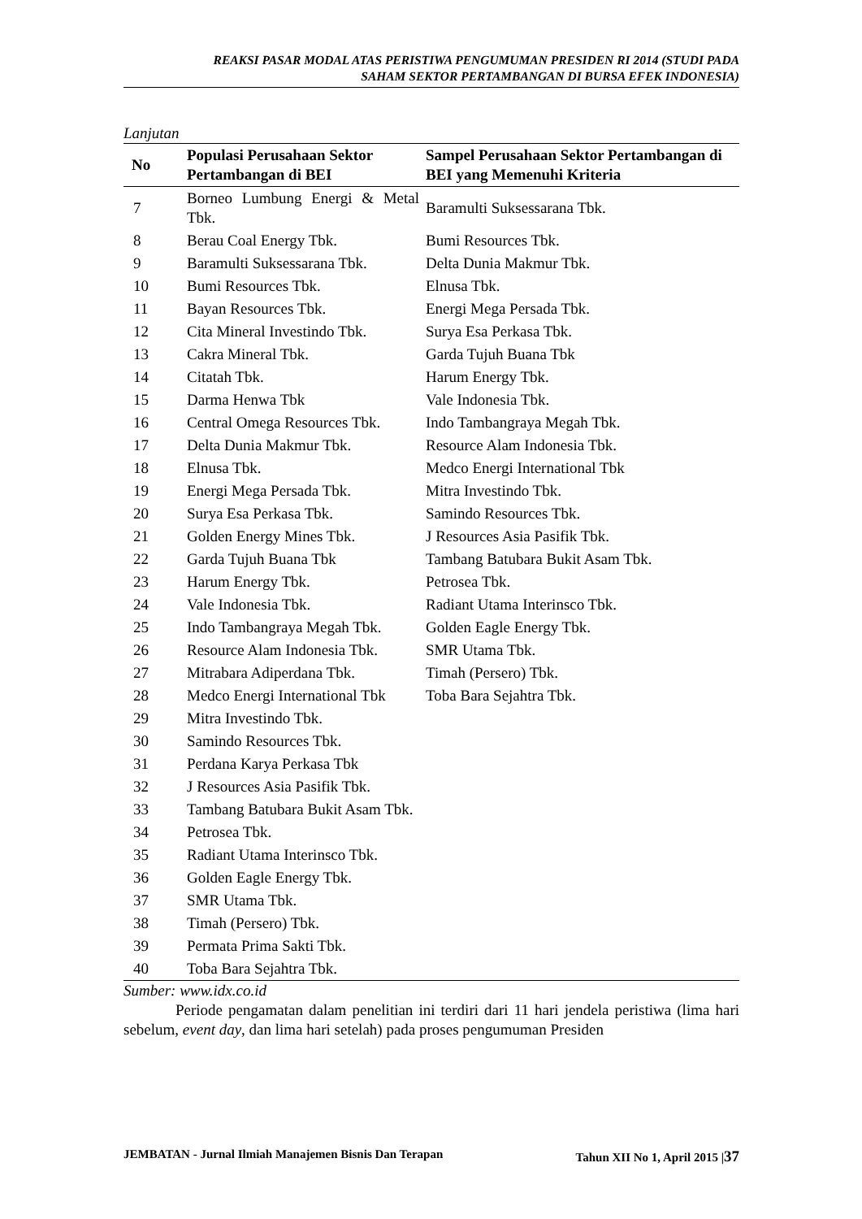REAKSI PASAR MODAL ATAS PERISTIWA PENGUMUMAN PRESIDEN RI 2014 (STUDI PADA
SAHAM SEKTOR PERTAMBANGAN DI BURSA EFEK INDONESIA)
Lanjutan
| No | Populasi Perusahaan Sektor Pertambangan di BEI | Sampel Perusahaan Sektor Pertambangan di BEI yang Memenuhi Kriteria |
| --- | --- | --- |
| 7 | Borneo Lumbung Energi & Metal Tbk. | Baramulti Suksessarana Tbk. |
| 8 | Berau Coal Energy Tbk. | Bumi Resources Tbk. |
| 9 | Baramulti Suksessarana Tbk. | Delta Dunia Makmur Tbk. |
| 10 | Bumi Resources Tbk. | Elnusa Tbk. |
| 11 | Bayan Resources Tbk. | Energi Mega Persada Tbk. |
| 12 | Cita Mineral Investindo Tbk. | Surya Esa Perkasa Tbk. |
| 13 | Cakra Mineral Tbk. | Garda Tujuh Buana Tbk |
| 14 | Citatah Tbk. | Harum Energy Tbk. |
| 15 | Darma Henwa Tbk | Vale Indonesia Tbk. |
| 16 | Central Omega Resources Tbk. | Indo Tambangraya Megah Tbk. |
| 17 | Delta Dunia Makmur Tbk. | Resource Alam Indonesia Tbk. |
| 18 | Elnusa Tbk. | Medco Energi International Tbk |
| 19 | Energi Mega Persada Tbk. | Mitra Investindo Tbk. |
| 20 | Surya Esa Perkasa Tbk. | Samindo Resources Tbk. |
| 21 | Golden Energy Mines Tbk. | J Resources Asia Pasifik Tbk. |
| 22 | Garda Tujuh Buana Tbk | Tambang Batubara Bukit Asam Tbk. |
| 23 | Harum Energy Tbk. | Petrosea Tbk. |
| 24 | Vale Indonesia Tbk. | Radiant Utama Interinsco Tbk. |
| 25 | Indo Tambangraya Megah Tbk. | Golden Eagle Energy Tbk. |
| 26 | Resource Alam Indonesia Tbk. | SMR Utama Tbk. |
| 27 | Mitrabara Adiperdana Tbk. | Timah (Persero) Tbk. |
| 28 | Medco Energi International Tbk | Toba Bara Sejahtra Tbk. |
| 29 | Mitra Investindo Tbk. | |
| 30 | Samindo Resources Tbk. | |
| 31 | Perdana Karya Perkasa Tbk | |
| 32 | J Resources Asia Pasifik Tbk. | |
| 33 | Tambang Batubara Bukit Asam Tbk. | |
| 34 | Petrosea Tbk. | |
| 35 | Radiant Utama Interinsco Tbk. | |
| 36 | Golden Eagle Energy Tbk. | |
| 37 | SMR Utama Tbk. | |
| 38 | Timah (Persero) Tbk. | |
| 39 | Permata Prima Sakti Tbk. | |
| 40 | Toba Bara Sejahtra Tbk. | |
Sumber: www.idx.co.id
Periode pengamatan dalam penelitian ini terdiri dari 11 hari jendela peristiwa (lima hari sebelum, event day, dan lima hari setelah) pada proses pengumuman Presiden
JEMBATAN - Jurnal Ilmiah Manajemen Bisnis Dan Terapan Tahun XII No 1, April 2015 |37